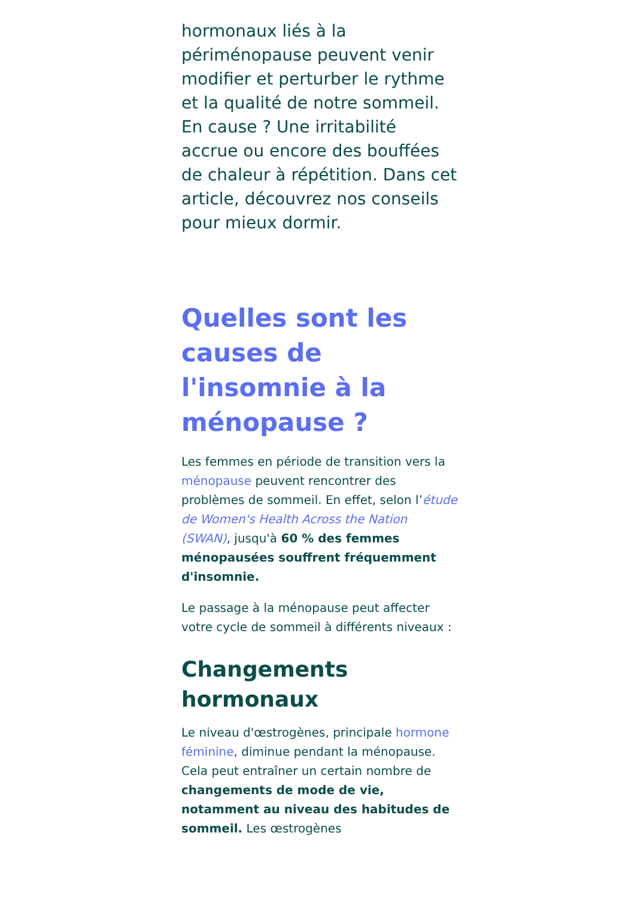hormonaux liés à la périménopause peuvent venir modifier et perturber le rythme et la qualité de notre sommeil. En cause ? Une irritabilité accrue ou encore des bouffées de chaleur à répétition. Dans cet article, découvrez nos conseils pour mieux dormir.
Quelles sont les causes de l'insomnie à la ménopause ?
Les femmes en période de transition vers la ménopause peuvent rencontrer des problèmes de sommeil. En effet, selon l’étude de Women's Health Across the Nation (SWAN), jusqu'à 60 % des femmes ménopausées souffrent fréquemment d'insomnie.
Le passage à la ménopause peut affecter votre cycle de sommeil à différents niveaux :
Changements hormonaux
Le niveau d'œstrogènes, principale hormone féminine, diminue pendant la ménopause. Cela peut entraîner un certain nombre de changements de mode de vie, notamment au niveau des habitudes de sommeil. Les œstrogènes